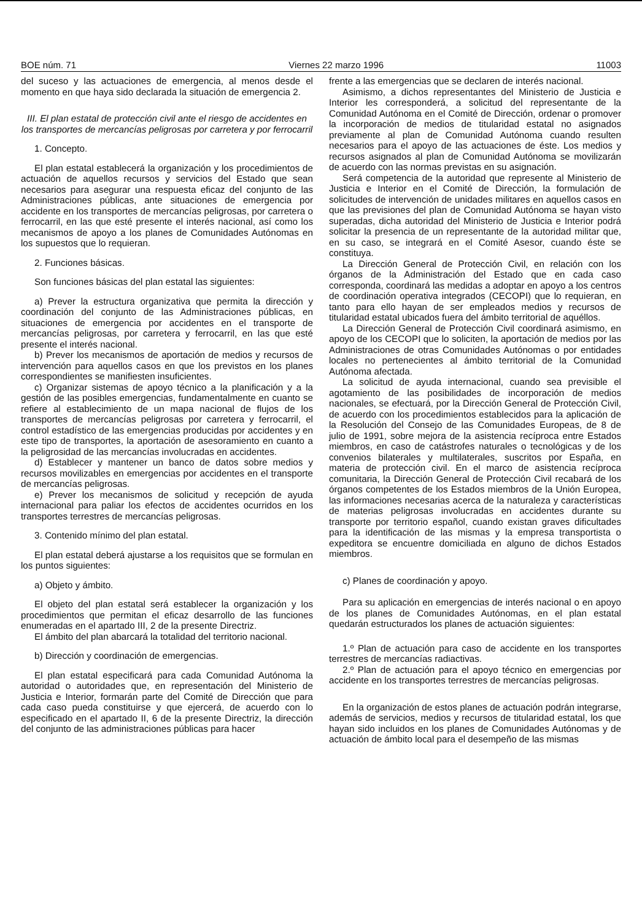BOE núm. 71 Viernes 22 marzo 1996 11003
del suceso y las actuaciones de emergencia, al menos desde el momento en que haya sido declarada la situación de emergencia 2.
III. El plan estatal de protección civil ante el riesgo de accidentes en los transportes de mercancías peligrosas por carretera y por ferrocarril
1. Concepto.
El plan estatal establecerá la organización y los procedimientos de actuación de aquellos recursos y servicios del Estado que sean necesarios para asegurar una respuesta eficaz del conjunto de las Administraciones públicas, ante situaciones de emergencia por accidente en los transportes de mercancías peligrosas, por carretera o ferrocarril, en las que esté presente el interés nacional, así como los mecanismos de apoyo a los planes de Comunidades Autónomas en los supuestos que lo requieran.
2. Funciones básicas.
Son funciones básicas del plan estatal las siguientes:
a) Prever la estructura organizativa que permita la dirección y coordinación del conjunto de las Administraciones públicas, en situaciones de emergencia por accidentes en el transporte de mercancías peligrosas, por carretera y ferrocarril, en las que esté presente el interés nacional.
b) Prever los mecanismos de aportación de medios y recursos de intervención para aquellos casos en que los previstos en los planes correspondientes se manifiesten insuficientes.
c) Organizar sistemas de apoyo técnico a la planificación y a la gestión de las posibles emergencias, fundamentalmente en cuanto se refiere al establecimiento de un mapa nacional de flujos de los transportes de mercancías peligrosas por carretera y ferrocarril, el control estadístico de las emergencias producidas por accidentes y en este tipo de transportes, la aportación de asesoramiento en cuanto a la peligrosidad de las mercancías involucradas en accidentes.
d) Establecer y mantener un banco de datos sobre medios y recursos movilizables en emergencias por accidentes en el transporte de mercancías peligrosas.
e) Prever los mecanismos de solicitud y recepción de ayuda internacional para paliar los efectos de accidentes ocurridos en los transportes terrestres de mercancías peligrosas.
3. Contenido mínimo del plan estatal.
El plan estatal deberá ajustarse a los requisitos que se formulan en los puntos siguientes:
a) Objeto y ámbito.
El objeto del plan estatal será establecer la organización y los procedimientos que permitan el eficaz desarrollo de las funciones enumeradas en el apartado III, 2 de la presente Directriz.
El ámbito del plan abarcará la totalidad del territorio nacional.
b) Dirección y coordinación de emergencias.
El plan estatal especificará para cada Comunidad Autónoma la autoridad o autoridades que, en representación del Ministerio de Justicia e Interior, formarán parte del Comité de Dirección que para cada caso pueda constituirse y que ejercerá, de acuerdo con lo especificado en el apartado II, 6 de la presente Directriz, la dirección del conjunto de las administraciones públicas para hacer
frente a las emergencias que se declaren de interés nacional.
Asimismo, a dichos representantes del Ministerio de Justicia e Interior les corresponderá, a solicitud del representante de la Comunidad Autónoma en el Comité de Dirección, ordenar o promover la incorporación de medios de titularidad estatal no asignados previamente al plan de Comunidad Autónoma cuando resulten necesarios para el apoyo de las actuaciones de éste. Los medios y recursos asignados al plan de Comunidad Autónoma se movilizarán de acuerdo con las normas previstas en su asignación.
Será competencia de la autoridad que represente al Ministerio de Justicia e Interior en el Comité de Dirección, la formulación de solicitudes de intervención de unidades militares en aquellos casos en que las previsiones del plan de Comunidad Autónoma se hayan visto superadas, dicha autoridad del Ministerio de Justicia e Interior podrá solicitar la presencia de un representante de la autoridad militar que, en su caso, se integrará en el Comité Asesor, cuando éste se constituya.
La Dirección General de Protección Civil, en relación con los órganos de la Administración del Estado que en cada caso corresponda, coordinará las medidas a adoptar en apoyo a los centros de coordinación operativa integrados (CECOPI) que lo requieran, en tanto para ello hayan de ser empleados medios y recursos de titularidad estatal ubicados fuera del ámbito territorial de aquéllos.
La Dirección General de Protección Civil coordinará asimismo, en apoyo de los CECOPI que lo soliciten, la aportación de medios por las Administraciones de otras Comunidades Autónomas o por entidades locales no pertenecientes al ámbito territorial de la Comunidad Autónoma afectada.
La solicitud de ayuda internacional, cuando sea previsible el agotamiento de las posibilidades de incorporación de medios nacionales, se efectuará, por la Dirección General de Protección Civil, de acuerdo con los procedimientos establecidos para la aplicación de la Resolución del Consejo de las Comunidades Europeas, de 8 de julio de 1991, sobre mejora de la asistencia recíproca entre Estados miembros, en caso de catástrofes naturales o tecnológicas y de los convenios bilaterales y multilaterales, suscritos por España, en materia de protección civil. En el marco de asistencia recíproca comunitaria, la Dirección General de Protección Civil recabará de los órganos competentes de los Estados miembros de la Unión Europea, las informaciones necesarias acerca de la naturaleza y características de materias peligrosas involucradas en accidentes durante su transporte por territorio español, cuando existan graves dificultades para la identificación de las mismas y la empresa transportista o expeditora se encuentre domiciliada en alguno de dichos Estados miembros.
c) Planes de coordinación y apoyo.
Para su aplicación en emergencias de interés nacional o en apoyo de los planes de Comunidades Autónomas, en el plan estatal quedarán estructurados los planes de actuación siguientes:
1.º Plan de actuación para caso de accidente en los transportes terrestres de mercancías radiactivas.
2.º Plan de actuación para el apoyo técnico en emergencias por accidente en los transportes terrestres de mercancías peligrosas.
En la organización de estos planes de actuación podrán integrarse, además de servicios, medios y recursos de titularidad estatal, los que hayan sido incluidos en los planes de Comunidades Autónomas y de actuación de ámbito local para el desempeño de las mismas